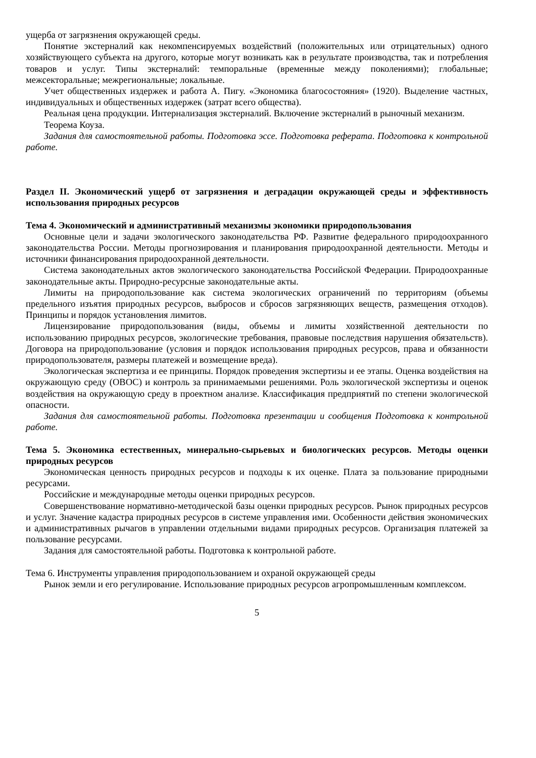ущерба от загрязнения окружающей среды.
Понятие экстерналий как некомпенсируемых воздействий (положительных или отрицательных) одного хозяйствующего субъекта на другого, которые могут возникать как в результате производства, так и потребления товаров и услуг. Типы экстерналий: темпоральные (временные между поколениями); глобальные; межсекторальные; межрегиональные; локальные.
Учет общественных издержек и работа А. Пигу. «Экономика благосостояния» (1920). Выделение частных, индивидуальных и общественных издержек (затрат всего общества).
Реальная цена продукции. Интернализация экстерналий. Включение экстерналий в рыночный механизм.
Теорема Коуза.
Задания для самостоятельной работы. Подготовка эссе. Подготовка реферата. Подготовка к контрольной работе.
Раздел II. Экономический ущерб от загрязнения и деградации окружающей среды и эффективность использования природных ресурсов
Тема 4. Экономический и административный механизмы экономики природопользования
Основные цели и задачи экологического законодательства РФ. Развитие федерального природоохранного законодательства России. Методы прогнозирования и планирования природоохранной деятельности. Методы и источники финансирования природоохранной деятельности.
Система законодательных актов экологического законодательства Российской Федерации. Природоохранные законодательные акты. Природно-ресурсные законодательные акты.
Лимиты на природопользование как система экологических ограничений по территориям (объемы предельного изъятия природных ресурсов, выбросов и сбросов загрязняющих веществ, размещения отходов). Принципы и порядок установления лимитов.
Лицензирование природопользования (виды, объемы и лимиты хозяйственной деятельности по использованию природных ресурсов, экологические требования, правовые последствия нарушения обязательств). Договора на природопользование (условия и порядок использования природных ресурсов, права и обязанности природопользователя, размеры платежей и возмещение вреда).
Экологическая экспертиза и ее принципы. Порядок проведения экспертизы и ее этапы. Оценка воздействия на окружающую среду (ОВОС) и контроль за принимаемыми решениями. Роль экологической экспертизы и оценок воздействия на окружающую среду в проектном анализе. Классификация предприятий по степени экологической опасности.
Задания для самостоятельной работы. Подготовка презентации и сообщения Подготовка к контрольной работе.
Тема 5. Экономика естественных, минерально-сырьевых и биологических ресурсов. Методы оценки природных ресурсов
Экономическая ценность природных ресурсов и подходы к их оценке. Плата за пользование природными ресурсами.
Российские и международные методы оценки природных ресурсов.
Совершенствование нормативно-методической базы оценки природных ресурсов. Рынок природных ресурсов и услуг. Значение кадастра природных ресурсов в системе управления ими. Особенности действия экономических и административных рычагов в управлении отдельными видами природных ресурсов. Организация платежей за пользование ресурсами.
Задания для самостоятельной работы. Подготовка к контрольной работе.
Тема 6. Инструменты управления природопользованием и охраной окружающей среды
Рынок земли и его регулирование. Использование природных ресурсов агропромышленным комплексом.
5